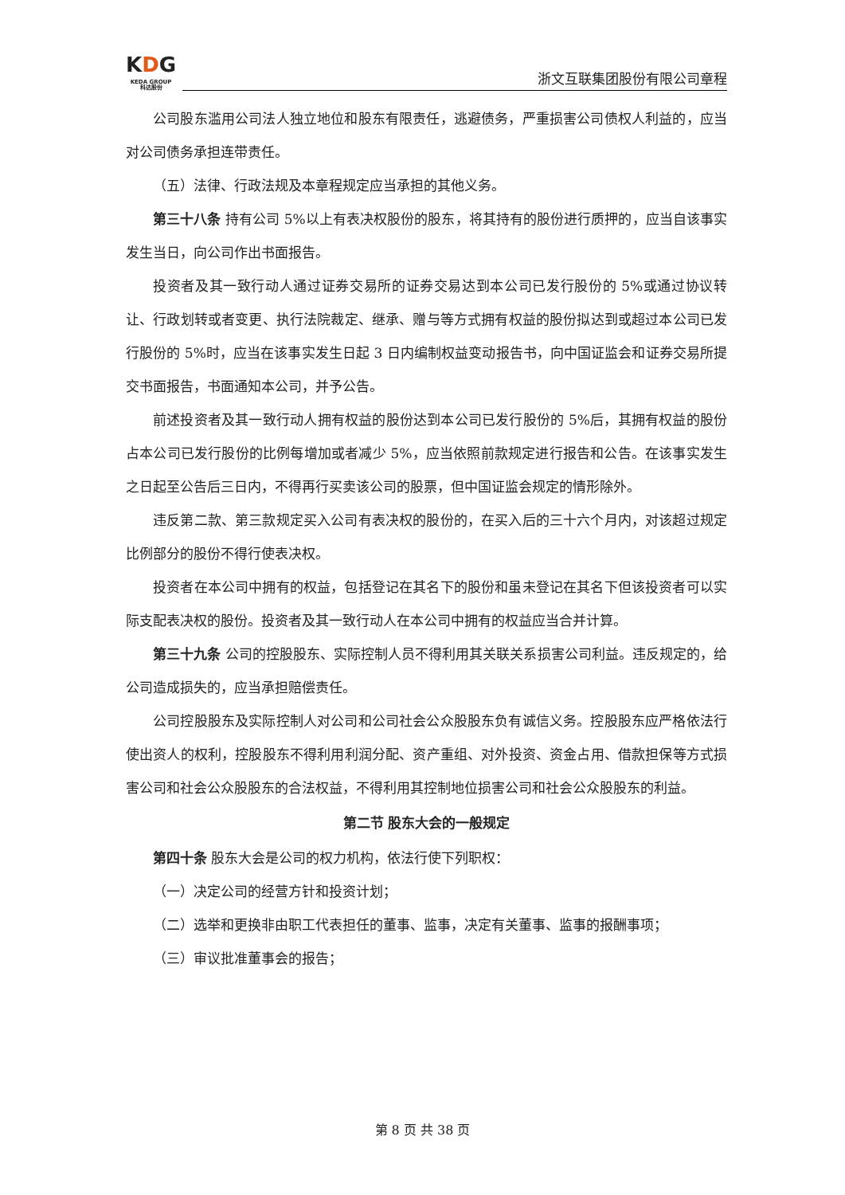KDG
KEDA GROUP
科达股份
浙文互联集团股份有限公司章程
公司股东滥用公司法人独立地位和股东有限责任，逃避债务，严重损害公司债权人利益的，应当对公司债务承担连带责任。
（五）法律、行政法规及本章程规定应当承担的其他义务。
第三十八条 持有公司 5%以上有表决权股份的股东，将其持有的股份进行质押的，应当自该事实发生当日，向公司作出书面报告。
投资者及其一致行动人通过证券交易所的证券交易达到本公司已发行股份的 5%或通过协议转让、行政划转或者变更、执行法院裁定、继承、赠与等方式拥有权益的股份拟达到或超过本公司已发行股份的 5%时，应当在该事实发生日起 3 日内编制权益变动报告书，向中国证监会和证券交易所提交书面报告，书面通知本公司，并予公告。
前述投资者及其一致行动人拥有权益的股份达到本公司已发行股份的 5%后，其拥有权益的股份占本公司已发行股份的比例每增加或者减少 5%，应当依照前款规定进行报告和公告。在该事实发生之日起至公告后三日内，不得再行买卖该公司的股票，但中国证监会规定的情形除外。
违反第二款、第三款规定买入公司有表决权的股份的，在买入后的三十六个月内，对该超过规定比例部分的股份不得行使表决权。
投资者在本公司中拥有的权益，包括登记在其名下的股份和虽未登记在其名下但该投资者可以实际支配表决权的股份。投资者及其一致行动人在本公司中拥有的权益应当合并计算。
第三十九条 公司的控股股东、实际控制人员不得利用其关联关系损害公司利益。违反规定的，给公司造成损失的，应当承担赔偿责任。
公司控股股东及实际控制人对公司和公司社会公众股股东负有诚信义务。控股股东应严格依法行使出资人的权利，控股股东不得利用利润分配、资产重组、对外投资、资金占用、借款担保等方式损害公司和社会公众股股东的合法权益，不得利用其控制地位损害公司和社会公众股股东的利益。
第二节 股东大会的一般规定
第四十条 股东大会是公司的权力机构，依法行使下列职权：
（一）决定公司的经营方针和投资计划；
（二）选举和更换非由职工代表担任的董事、监事，决定有关董事、监事的报酬事项；
（三）审议批准董事会的报告；
第 8 页 共 38 页